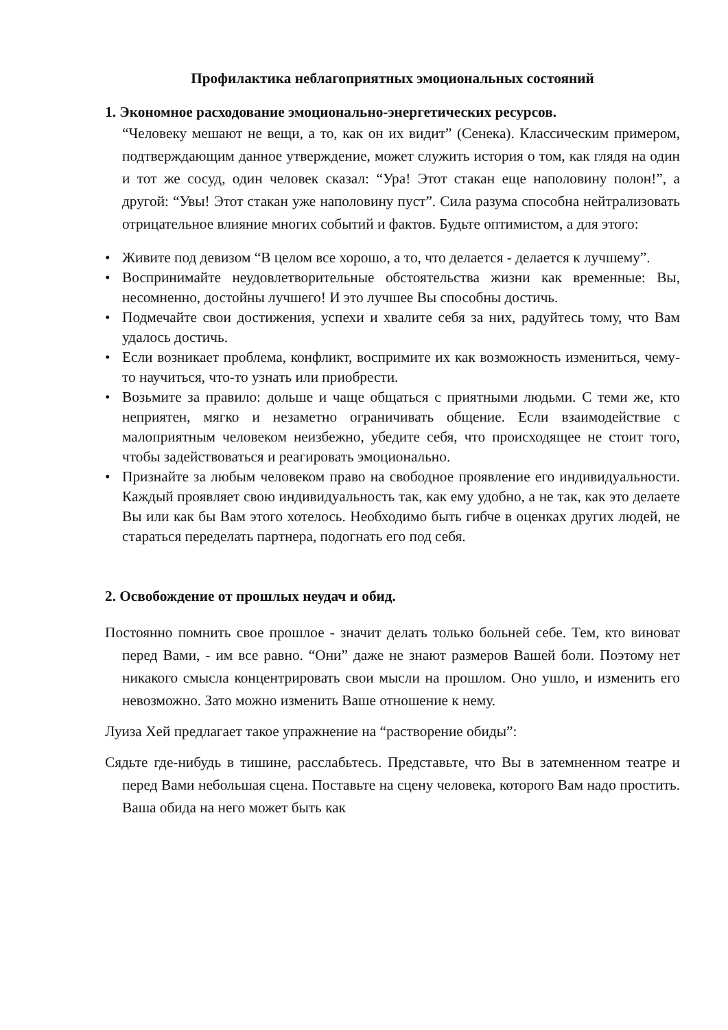Профилактика неблагоприятных эмоциональных состояний
1. Экономное расходование эмоционально-энергетических ресурсов.
“Человеку мешают не вещи, а то, как он их видит” (Сенека). Классическим примером, подтверждающим данное утверждение, может служить история о том, как глядя на один и тот же сосуд, один человек сказал: “Ура! Этот стакан еще наполовину полон!”, а другой: “Увы! Этот стакан уже наполовину пуст”. Сила разума способна нейтрализовать отрицательное влияние многих событий и фактов. Будьте оптимистом, а для этого:
• Живите под девизом “В целом все хорошо, а то, что делается - делается к лучшему”.
• Воспринимайте неудовлетворительные обстоятельства жизни как временные: Вы, несомненно, достойны лучшего! И это лучшее Вы способны достичь.
• Подмечайте свои достижения, успехи и хвалите себя за них, радуйтесь тому, что Вам удалось достичь.
• Если возникает проблема, конфликт, воспримите их как возможность измениться, чему-то научиться, что-то узнать или приобрести.
• Возьмите за правило: дольше и чаще общаться с приятными людьми. С теми же, кто неприятен, мягко и незаметно ограничивать общение. Если взаимодействие с малоприятным человеком неизбежно, убедите себя, что происходящее не стоит того, чтобы задействоваться и реагировать эмоционально.
• Признайте за любым человеком право на свободное проявление его индивидуальности. Каждый проявляет свою индивидуальность так, как ему удобно, а не так, как это делаете Вы или как бы Вам этого хотелось. Необходимо быть гибче в оценках других людей, не стараться переделать партнера, подогнать его под себя.
2. Освобождение от прошлых неудач и обид.
Постоянно помнить свое прошлое - значит делать только больней себе. Тем, кто виноват перед Вами, - им все равно. “Они” даже не знают размеров Вашей боли. Поэтому нет никакого смысла концентрировать свои мысли на прошлом. Оно ушло, и изменить его невозможно. Зато можно изменить Ваше отношение к нему.
Луиза Хей предлагает такое упражнение на “растворение обиды”:
Сядьте где-нибудь в тишине, расслабьтесь. Представьте, что Вы в затемненном театре и перед Вами небольшая сцена. Поставьте на сцену человека, которого Вам надо простить. Ваша обида на него может быть как